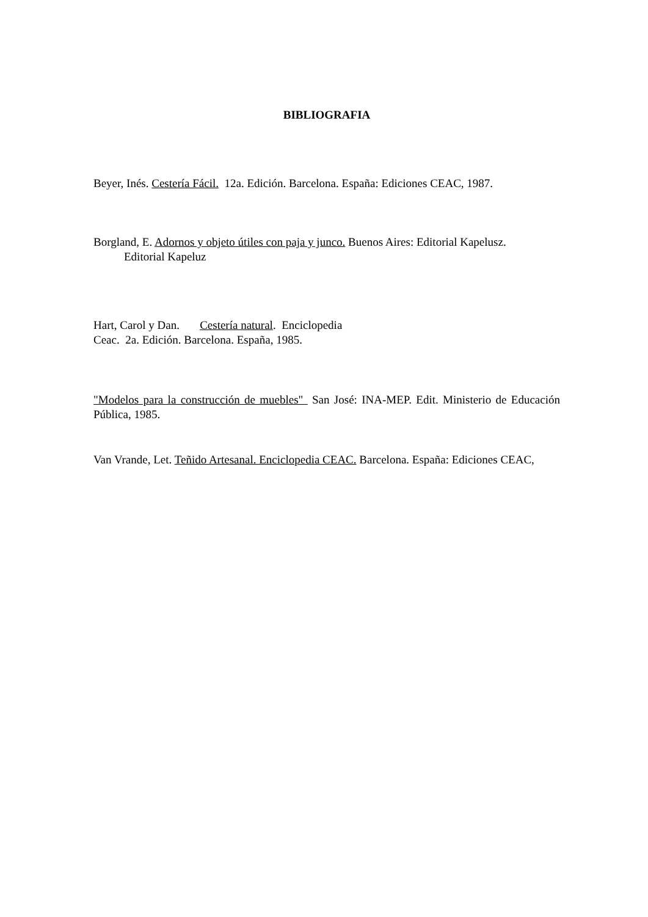BIBLIOGRAFIA
Beyer, Inés. Cestería Fácil. 12a. Edición. Barcelona. España: Ediciones CEAC, 1987.
Borgland, E. Adornos y objeto útiles con paja y junco. Buenos Aires: Editorial Kapelusz.
Editorial Kapeluz
Hart, Carol y Dan. Cestería natural. Enciclopedia
Ceac. 2a. Edición. Barcelona. España, 1985.
"Modelos para la construcción de muebles" San José: INA-MEP. Edit. Ministerio de Educación Pública, 1985.
Van Vrande, Let. Teñido Artesanal. Enciclopedia CEAC. Barcelona. España: Ediciones CEAC,